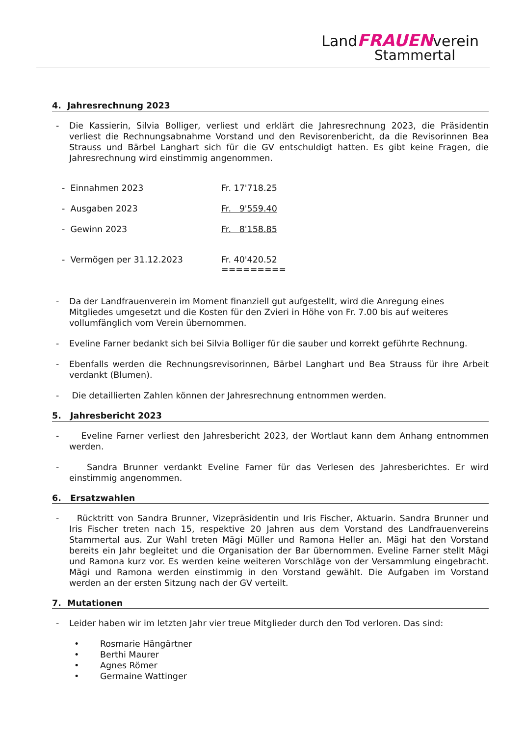LandFRAUENverein
Stammertal
4. Jahresrechnung 2023
- Die Kassierin, Silvia Bolliger, verliest und erklärt die Jahresrechnung 2023, die Präsidentin verliest die Rechnungsabnahme Vorstand und den Revisorenbericht, da die Revisorinnen Bea Strauss und Bärbel Langhart sich für die GV entschuldigt hatten. Es gibt keine Fragen, die Jahresrechnung wird einstimmig angenommen.
| - Einnahmen 2023 | Fr. 17'718.25 |
| - Ausgaben 2023 | Fr. 9'559.40 |
| - Gewinn 2023 | Fr. 8'158.85 |
| - Vermögen per 31.12.2023 | Fr. 40'420.52 ========= |
- Da der Landfrauenverein im Moment finanziell gut aufgestellt, wird die Anregung eines Mitgliedes umgesetzt und die Kosten für den Zvieri in Höhe von Fr. 7.00 bis auf weiteres vollumfänglich vom Verein übernommen.
- Eveline Farner bedankt sich bei Silvia Bolliger für die sauber und korrekt geführte Rechnung.
- Ebenfalls werden die Rechnungsrevisorinnen, Bärbel Langhart und Bea Strauss für ihre Arbeit verdankt (Blumen).
- Die detaillierten Zahlen können der Jahresrechnung entnommen werden.
5. Jahresbericht 2023
- Eveline Farner verliest den Jahresbericht 2023, der Wortlaut kann dem Anhang entnommen werden.
- Sandra Brunner verdankt Eveline Farner für das Verlesen des Jahresberichtes. Er wird einstimmig angenommen.
6. Ersatzwahlen
- Rücktritt von Sandra Brunner, Vizepräsidentin und Iris Fischer, Aktuarin. Sandra Brunner und Iris Fischer treten nach 15, respektive 20 Jahren aus dem Vorstand des Landfrauenvereins Stammertal aus. Zur Wahl treten Mägi Müller und Ramona Heller an. Mägi hat den Vorstand bereits ein Jahr begleitet und die Organisation der Bar übernommen. Eveline Farner stellt Mägi und Ramona kurz vor. Es werden keine weiteren Vorschläge von der Versammlung eingebracht. Mägi und Ramona werden einstimmig in den Vorstand gewählt. Die Aufgaben im Vorstand werden an der ersten Sitzung nach der GV verteilt.
7. Mutationen
- Leider haben wir im letzten Jahr vier treue Mitglieder durch den Tod verloren. Das sind:
• Rosmarie Hängärtner
• Berthi Maurer
• Agnes Römer
• Germaine Wattinger